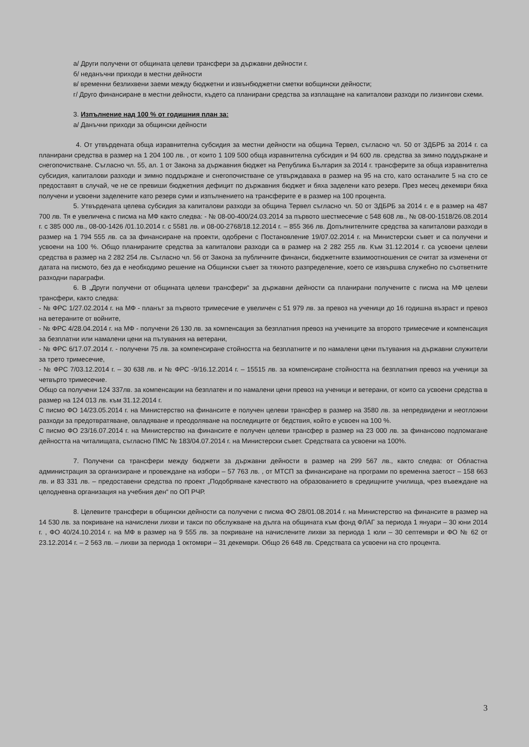а/ Други получени от общината целеви трансфери за държавни дейности г.
б/ неданъчни приходи в местни дейности
в/ временни безлихвени заеми между бюджетни и извънбюджетни сметки вобщински дейности;
г/ Друго финансиране в местни дейности, където са планирани средства за изплащане на капиталови разходи по лизингови схеми.
3. Изпълнение над 100 % от годишния план за:
а/ Данъчни приходи за общински дейности
4. От утвърдената обща изравнителна субсидия за местни дейности на община Тервел, съгласно чл. 50 от ЗДБРБ за 2014 г. са планирани средства в размер на 1 204 100 лв. , от които 1 109 500 обща изравнителна субсидия и 94 600 лв. средства за зимно поддържане и снегопочистване. Съгласно чл. 55, ал. 1 от Закона за държавния бюджет на Република България за 2014 г. трансферите за обща изравнителна субсидия, капиталови разходи и зимно поддържане и снегопочистване се утвърждаваха в размер на 95 на сто, като останалите 5 на сто се предоставят в случай, че не се превиши бюджетния дефицит по държавния бюджет и бяха заделени като резерв. През месец декември бяха получени и усвоени заделените като резерв суми и изпълнението на трансферите е в размер на 100 процента.
5. Утвърдената целева субсидия за капиталови разходи за община Тервел съгласно чл. 50 от ЗДБРБ за 2014 г. е в размер на 487 700 лв. Тя е увеличена с писма на МФ както следва: - № 08-00-400/24.03.2014 за първото шестмесечие с 548 608 лв., № 08-00-1518/26.08.2014 г. с 385 000 лв., 08-00-1426 /01.10.2014 г. с 5581 лв. и 08-00-2768/18.12.2014 г. – 855 366 лв. Допълнителните средства за капиталови разходи в размер на 1 794 555 лв. са за финансиране на проекти, одобрени с Постановление 19/07.02.2014 г. на Министерски съвет и са получени и усвоени на 100 %. Общо планираните средства за капиталови разходи са в размер на 2 282 255 лв. Към 31.12.2014 г. са усвоени целеви средства в размер на 2 282 254 лв. Съгласно чл. 56 от Закона за публичните финанси, бюджетните взаимоотношения се считат за изменени от датата на писмото, без да е необходимо решение на Общински съвет за тяхното разпределение, което се извършва служебно по съответните разходни параграфи.
6. В „Други получени от общината целеви трансфери“ за държавни дейности са планирани получените с писма на МФ целеви трансфери, както следва:
- № ФРС 1/27.02.2014 г. на МФ - планът за първото тримесечие е увеличен с 51 979 лв. за превоз на ученици до 16 годишна възраст и превоз на ветераните от войните,
- № ФРС 4/28.04.2014 г. на МФ - получени 26 130 лв. за компенсация за безплатния превоз на учениците за второто тримесечие и компенсация за безплатни или намалени цени на пътувания на ветерани,
- № ФРС 6/17.07.2014 г. - получени 75 лв. за компенсиране стойността на безплатните и по намалени цени пътувания на държавни служители за трето тримесечие,
- № ФРС 7/03.12.2014 г. – 30 638 лв. и № ФРС -9/16.12.2014 г. – 15515 лв. за компенсиране стойността на безплатния превоз на ученици за четвърто тримесечие.
Общо са получени 124 337лв. за компенсации на безплатен и по намалени цени превоз на ученици и ветерани, от които са усвоени средства в размер на 124 013 лв. към 31.12.2014 г.
С писмо ФО 14/23.05.2014 г. на Министерство на финансите е получен целеви трансфер в размер на 3580 лв. за непредвидени и неотложни разходи за предотвратяване, овладяване и преодоляване на последиците от бедствия, който е усвоен на 100 %.
С писмо ФО 23/16.07.2014 г. на Министерство на финансите е получен целеви трансфер в размер на 23 000 лв. за финансово подпомагане дейността на читалищата, съгласно ПМС № 183/04.07.2014 г. на Министерски съвет. Средствата са усвоени на 100%.
7. Получени са трансфери между бюджети за държавни дейности в размер на 299 567 лв., както следва: от Областна администрация за организиране и провеждане на избори – 57 763 лв. , от МТСП за финансиране на програми по временна заетост – 158 663 лв. и 83 331 лв. – предоставени средства по проект „Подобряване качеството на образованието в средищните училища, чрез въвеждане на целодневна организация на учебния ден“ по ОП РЧР.
8. Целевите трансфери в общински дейности са получени с писма ФО 28/01.08.2014 г. на Министерство на финансите в размер на 14 530 лв. за покриване на начислени лихви и такси по обслужване на дълга на общината към фонд ФЛАГ за периода 1 януари – 30 юни 2014 г. , ФО 40/24.10.2014 г. на МФ в размер на 9 555 лв. за покриване на начислените лихви за периода 1 юли – 30 септември и ФО № 62 от 23.12.2014 г. – 2 563 лв. – лихви за периода 1 октомври – 31 декември. Общо 26 648 лв. Средствата са усвоени на сто процента.
3